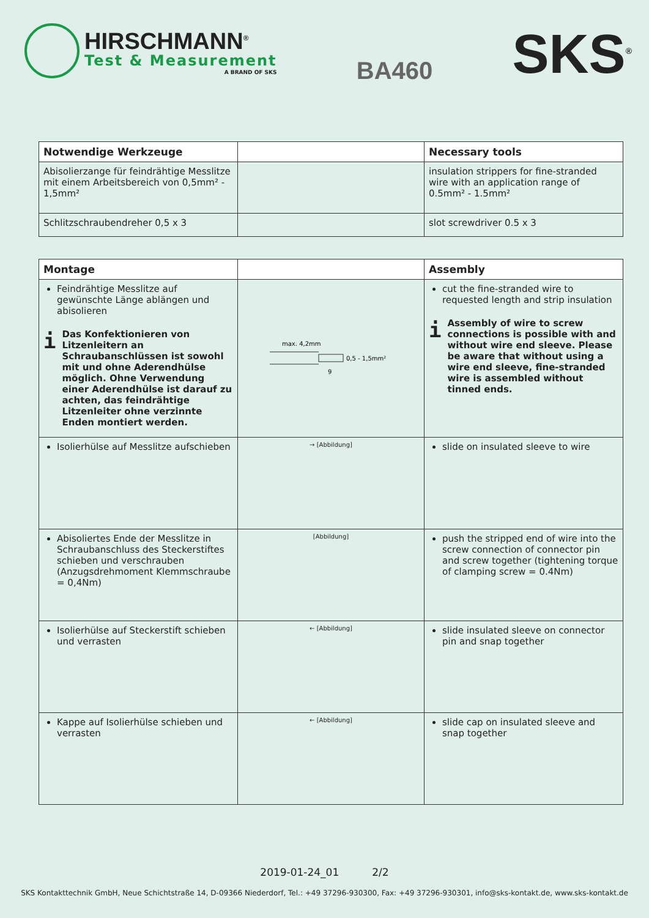HIRSCHMANN<sup>®</sup>
Test & Measurement
A BRAND OF SKS
BA460
SKS<sup>®</sup>
| Notwendige Werkzeuge | | Necessary tools |
| --- | --- | --- |
| Abisolierzange für feindrähtige Messlitze mit einem Arbeitsbereich von 0,5mm² - 1,5mm² | | insulation strippers for fine-stranded wire with an application range of 0.5mm² - 1.5mm² |
| Schlitzschraubendreher 0,5 x 3 | | slot screwdriver 0.5 x 3 |
| Montage | | Assembly |
| --- | --- | --- |
| Feindrähtige Messlitze auf gewünschte Länge ablängen und abisolieren i Das Konfektionieren von Litzenleitern an Schraubanschlüssen ist sowohl mit und ohne Aderendhülse möglich. Ohne Verwendung einer Aderendhülse ist darauf zu achten, das feindrähtige Litzenleiter ohne verzinnte Enden montiert werden. | max. 4,2mm 0,5 - 1,5mm² 9 | cut the fine-stranded wire to requested length and strip insulation i Assembly of wire to screw connections is possible with and without wire end sleeve. Please be aware that without using a wire end sleeve, fine-stranded wire is assembled without tinned ends. |
| Isolierhülse auf Messlitze aufschieben | → [Abbildung] | slide on insulated sleeve to wire |
| Abisoliertes Ende der Messlitze in Schraubanschluss des Steckerstiftes schieben und verschrauben (Anzugsdrehmoment Klemmschraube = 0,4Nm) | [Abbildung] | push the stripped end of wire into the screw connection of connector pin and screw together (tightening torque of clamping screw = 0.4Nm) |
| Isolierhülse auf Steckerstift schieben und verrasten | ← [Abbildung] | slide insulated sleeve on connector pin and snap together |
| Kappe auf Isolierhülse schieben und verrasten | ← [Abbildung] | slide cap on insulated sleeve and snap together |
2019-01-24_01 2/2
SKS Kontakttechnik GmbH, Neue Schichtstraße 14, D-09366 Niederdorf, Tel.: +49 37296-930300, Fax: +49 37296-930301, info@sks-kontakt.de, www.sks-kontakt.de